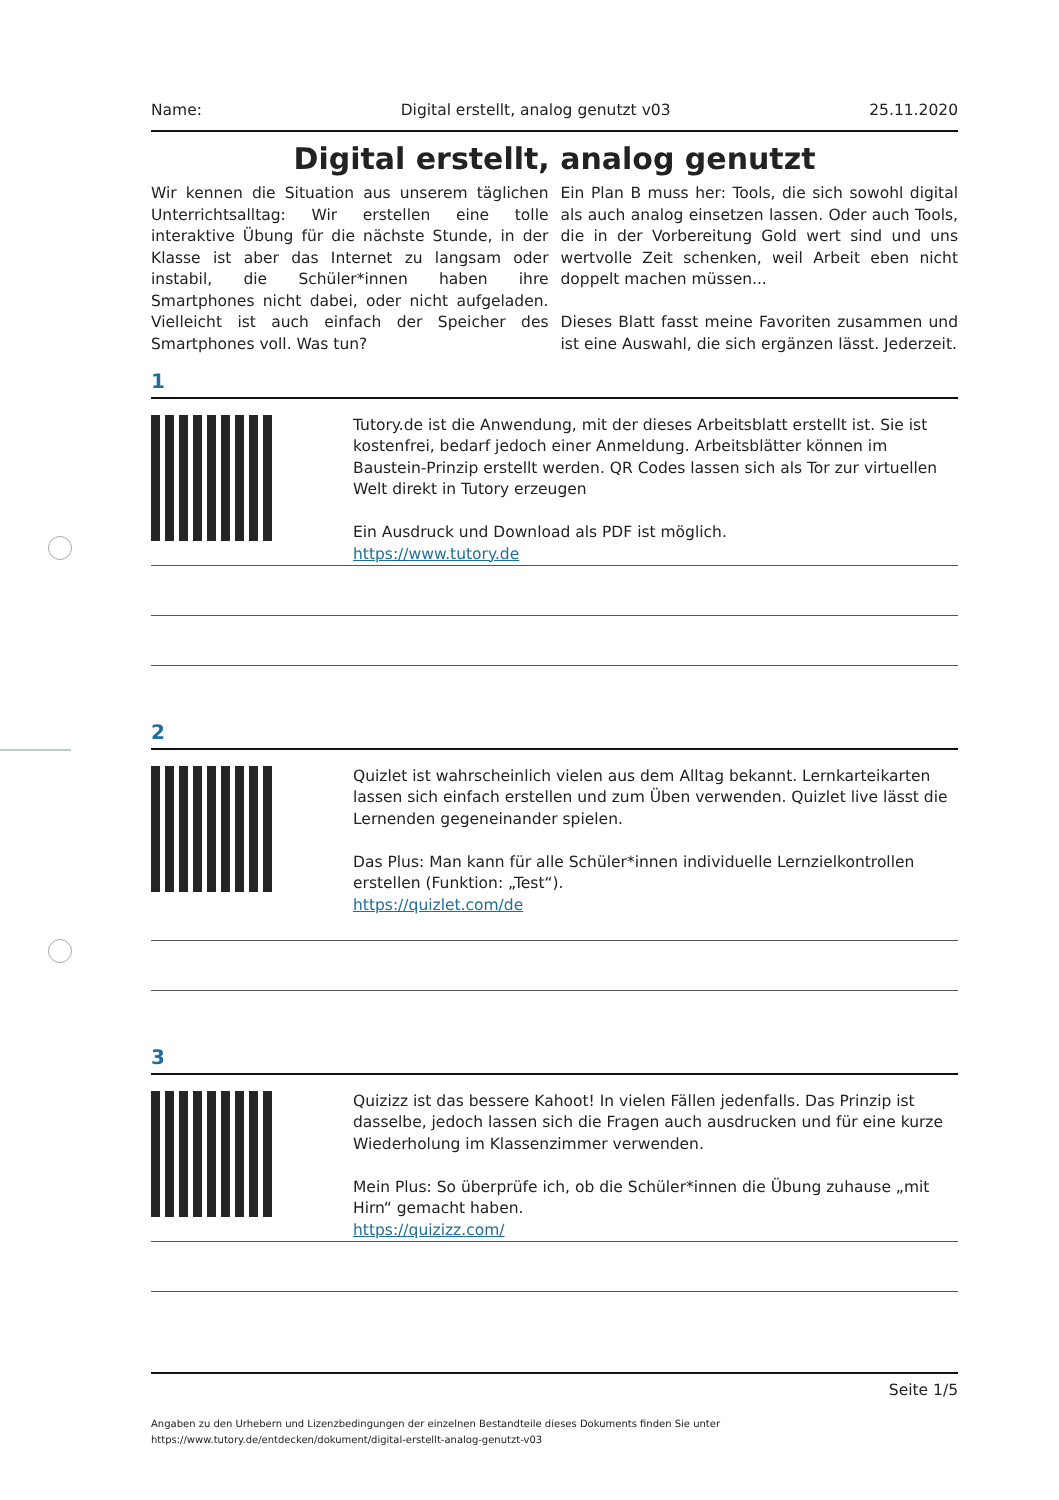Name: Digital erstellt, analog genutzt v03 25.11.2020
Digital erstellt, analog genutzt
Wir kennen die Situation aus unserem täglichen Unterrichtsalltag: Wir erstellen eine tolle interaktive Übung für die nächste Stunde, in der Klasse ist aber das Internet zu langsam oder instabil, die Schüler*innen haben ihre Smartphones nicht dabei, oder nicht aufgeladen. Vielleicht ist auch einfach der Speicher des Smartphones voll. Was tun?
Ein Plan B muss her: Tools, die sich sowohl digital als auch analog einsetzen lassen. Oder auch Tools, die in der Vorbereitung Gold wert sind und uns wertvolle Zeit schenken, weil Arbeit eben nicht doppelt machen müssen...
Dieses Blatt fasst meine Favoriten zusammen und ist eine Auswahl, die sich ergänzen lässt. Jederzeit.
1
Tutory.de ist die Anwendung, mit der dieses Arbeitsblatt erstellt ist. Sie ist kostenfrei, bedarf jedoch einer Anmeldung. Arbeitsblätter können im Baustein-Prinzip erstellt werden. QR Codes lassen sich als Tor zur virtuellen Welt direkt in Tutory erzeugen
Ein Ausdruck und Download als PDF ist möglich.
https://www.tutory.de
2
Quizlet ist wahrscheinlich vielen aus dem Alltag bekannt. Lernkarteikarten lassen sich einfach erstellen und zum Üben verwenden. Quizlet live lässt die Lernenden gegeneinander spielen.
Das Plus: Man kann für alle Schüler*innen individuelle Lernzielkontrollen erstellen (Funktion: „Test“).
https://quizlet.com/de
3
Quizizz ist das bessere Kahoot! In vielen Fällen jedenfalls. Das Prinzip ist dasselbe, jedoch lassen sich die Fragen auch ausdrucken und für eine kurze Wiederholung im Klassenzimmer verwenden.
Mein Plus: So überprüfe ich, ob die Schüler*innen die Übung zuhause „mit Hirn“ gemacht haben.
https://quizizz.com/
Seite 1/5
Angaben zu den Urhebern und Lizenzbedingungen der einzelnen Bestandteile dieses Dokuments finden Sie unter
https://www.tutory.de/entdecken/dokument/digital-erstellt-analog-genutzt-v03